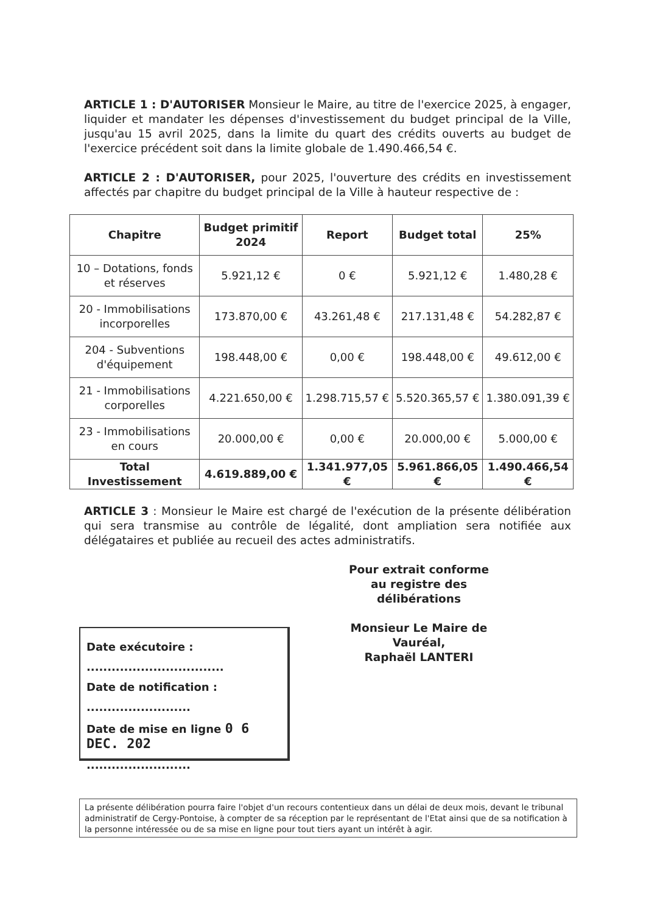ARTICLE 1 : D'AUTORISER Monsieur le Maire, au titre de l'exercice 2025, à engager, liquider et mandater les dépenses d'investissement du budget principal de la Ville, jusqu'au 15 avril 2025, dans la limite du quart des crédits ouverts au budget de l'exercice précédent soit dans la limite globale de 1.490.466,54 €.
ARTICLE 2 : D'AUTORISER, pour 2025, l'ouverture des crédits en investissement affectés par chapitre du budget principal de la Ville à hauteur respective de :
| Chapitre | Budget primitif 2024 | Report | Budget total | 25% |
| --- | --- | --- | --- | --- |
| 10 – Dotations, fonds et réserves | 5.921,12 € | 0 € | 5.921,12 € | 1.480,28 € |
| 20 - Immobilisations incorporelles | 173.870,00 € | 43.261,48 € | 217.131,48 € | 54.282,87 € |
| 204 - Subventions d'équipement | 198.448,00 € | 0,00 € | 198.448,00 € | 49.612,00 € |
| 21 - Immobilisations corporelles | 4.221.650,00 € | 1.298.715,57 € | 5.520.365,57 € | 1.380.091,39 € |
| 23 - Immobilisations en cours | 20.000,00 € | 0,00 € | 20.000,00 € | 5.000,00 € |
| Total Investissement | 4.619.889,00 € | 1.341.977,05 € | 5.961.866,05 € | 1.490.466,54 € |
ARTICLE 3 : Monsieur le Maire est chargé de l'exécution de la présente délibération qui sera transmise au contrôle de légalité, dont ampliation sera notifiée aux délégataires et publiée au recueil des actes administratifs.
Pour extrait conforme
au registre des délibérations
Monsieur Le Maire de Vauréal,
Raphaël LANTERI
Date exécutoire :
.................................
Date de notification :
.........................
Date de mise en ligne 0 6 DEC. 202
.........................
La présente délibération pourra faire l'objet d'un recours contentieux dans un délai de deux mois, devant le tribunal administratif de Cergy-Pontoise, à compter de sa réception par le représentant de l'Etat ainsi que de sa notification à la personne intéressée ou de sa mise en ligne pour tout tiers ayant un intérêt à agir.